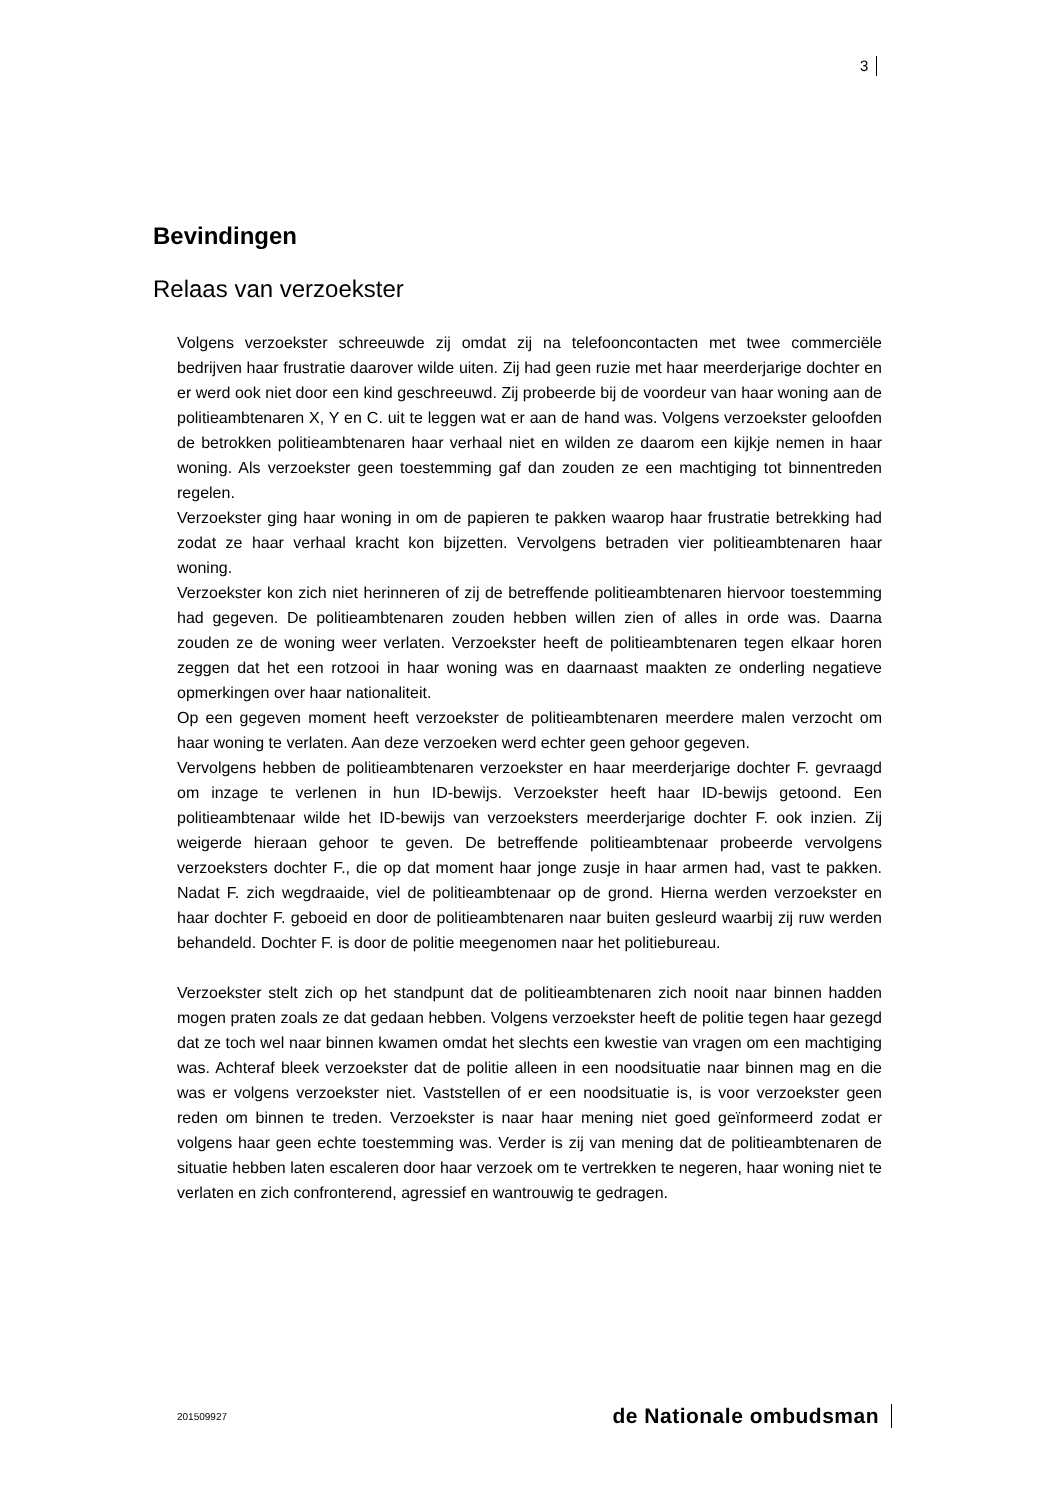3
Bevindingen
Relaas van verzoekster
Volgens verzoekster schreeuwde zij omdat zij na telefooncontacten met twee commerciële bedrijven haar frustratie daarover wilde uiten. Zij had geen ruzie met haar meerderjarige dochter en er werd ook niet door een kind geschreeuwd. Zij probeerde bij de voordeur van haar woning aan de politieambtenaren X, Y en C. uit te leggen wat er aan de hand was. Volgens verzoekster geloofden de betrokken politieambtenaren haar verhaal niet en wilden ze daarom een kijkje nemen in haar woning. Als verzoekster geen toestemming gaf dan zouden ze een machtiging tot binnentreden regelen.
Verzoekster ging haar woning in om de papieren te pakken waarop haar frustratie betrekking had zodat ze haar verhaal kracht kon bijzetten. Vervolgens betraden vier politieambtenaren haar woning.
Verzoekster kon zich niet herinneren of zij de betreffende politieambtenaren hiervoor toestemming had gegeven. De politieambtenaren zouden hebben willen zien of alles in orde was. Daarna zouden ze de woning weer verlaten. Verzoekster heeft de politieambtenaren tegen elkaar horen zeggen dat het een rotzooi in haar woning was en daarnaast maakten ze onderling negatieve opmerkingen over haar nationaliteit.
Op een gegeven moment heeft verzoekster de politieambtenaren meerdere malen verzocht om haar woning te verlaten. Aan deze verzoeken werd echter geen gehoor gegeven.
Vervolgens hebben de politieambtenaren verzoekster en haar meerderjarige dochter F. gevraagd om inzage te verlenen in hun ID-bewijs. Verzoekster heeft haar ID-bewijs getoond. Een politieambtenaar wilde het ID-bewijs van verzoeksters meerderjarige dochter F. ook inzien. Zij weigerde hieraan gehoor te geven. De betreffende politieambtenaar probeerde vervolgens verzoeksters dochter F., die op dat moment haar jonge zusje in haar armen had, vast te pakken. Nadat F. zich wegdraaide, viel de politieambtenaar op de grond. Hierna werden verzoekster en haar dochter F. geboeid en door de politieambtenaren naar buiten gesleurd waarbij zij ruw werden behandeld. Dochter F. is door de politie meegenomen naar het politiebureau.
Verzoekster stelt zich op het standpunt dat de politieambtenaren zich nooit naar binnen hadden mogen praten zoals ze dat gedaan hebben. Volgens verzoekster heeft de politie tegen haar gezegd dat ze toch wel naar binnen kwamen omdat het slechts een kwestie van vragen om een machtiging was. Achteraf bleek verzoekster dat de politie alleen in een noodsituatie naar binnen mag en die was er volgens verzoekster niet. Vaststellen of er een noodsituatie is, is voor verzoekster geen reden om binnen te treden. Verzoekster is naar haar mening niet goed geïnformeerd zodat er volgens haar geen echte toestemming was. Verder is zij van mening dat de politieambtenaren de situatie hebben laten escaleren door haar verzoek om te vertrekken te negeren, haar woning niet te verlaten en zich confronterend, agressief en wantrouwig te gedragen.
201509927 de Nationale ombudsman